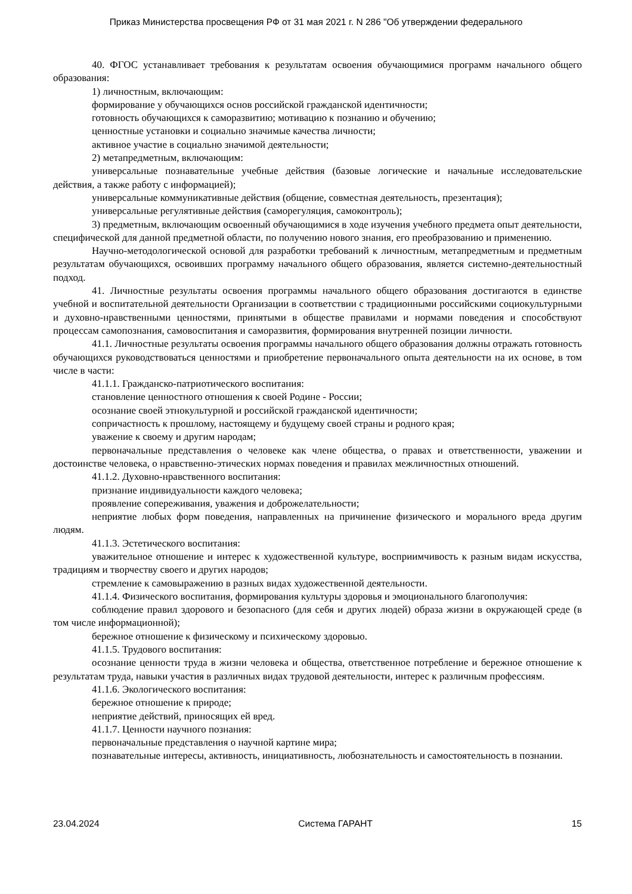Приказ Министерства просвещения РФ от 31 мая 2021 г. N 286 "Об утверждении федерального
40. ФГОС устанавливает требования к результатам освоения обучающимися программ начального общего образования:
1) личностным, включающим:
формирование у обучающихся основ российской гражданской идентичности;
готовность обучающихся к саморазвитию; мотивацию к познанию и обучению;
ценностные установки и социально значимые качества личности;
активное участие в социально значимой деятельности;
2) метапредметным, включающим:
универсальные познавательные учебные действия (базовые логические и начальные исследовательские действия, а также работу с информацией);
универсальные коммуникативные действия (общение, совместная деятельность, презентация);
универсальные регулятивные действия (саморегуляция, самоконтроль);
3) предметным, включающим освоенный обучающимися в ходе изучения учебного предмета опыт деятельности, специфической для данной предметной области, по получению нового знания, его преобразованию и применению.
Научно-методологической основой для разработки требований к личностным, метапредметным и предметным результатам обучающихся, освоивших программу начального общего образования, является системно-деятельностный подход.
41. Личностные результаты освоения программы начального общего образования достигаются в единстве учебной и воспитательной деятельности Организации в соответствии с традиционными российскими социокультурными и духовно-нравственными ценностями, принятыми в обществе правилами и нормами поведения и способствуют процессам самопознания, самовоспитания и саморазвития, формирования внутренней позиции личности.
41.1. Личностные результаты освоения программы начального общего образования должны отражать готовность обучающихся руководствоваться ценностями и приобретение первоначального опыта деятельности на их основе, в том числе в части:
41.1.1. Гражданско-патриотического воспитания:
становление ценностного отношения к своей Родине - России;
осознание своей этнокультурной и российской гражданской идентичности;
сопричастность к прошлому, настоящему и будущему своей страны и родного края;
уважение к своему и другим народам;
первоначальные представления о человеке как члене общества, о правах и ответственности, уважении и достоинстве человека, о нравственно-этических нормах поведения и правилах межличностных отношений.
41.1.2. Духовно-нравственного воспитания:
признание индивидуальности каждого человека;
проявление сопереживания, уважения и доброжелательности;
неприятие любых форм поведения, направленных на причинение физического и морального вреда другим людям.
41.1.3. Эстетического воспитания:
уважительное отношение и интерес к художественной культуре, восприимчивость к разным видам искусства, традициям и творчеству своего и других народов;
стремление к самовыражению в разных видах художественной деятельности.
41.1.4. Физического воспитания, формирования культуры здоровья и эмоционального благополучия:
соблюдение правил здорового и безопасного (для себя и других людей) образа жизни в окружающей среде (в том числе информационной);
бережное отношение к физическому и психическому здоровью.
41.1.5. Трудового воспитания:
осознание ценности труда в жизни человека и общества, ответственное потребление и бережное отношение к результатам труда, навыки участия в различных видах трудовой деятельности, интерес к различным профессиям.
41.1.6. Экологического воспитания:
бережное отношение к природе;
неприятие действий, приносящих ей вред.
41.1.7. Ценности научного познания:
первоначальные представления о научной картине мира;
познавательные интересы, активность, инициативность, любознательность и самостоятельность в познании.
23.04.2024 Система ГАРАНТ 15